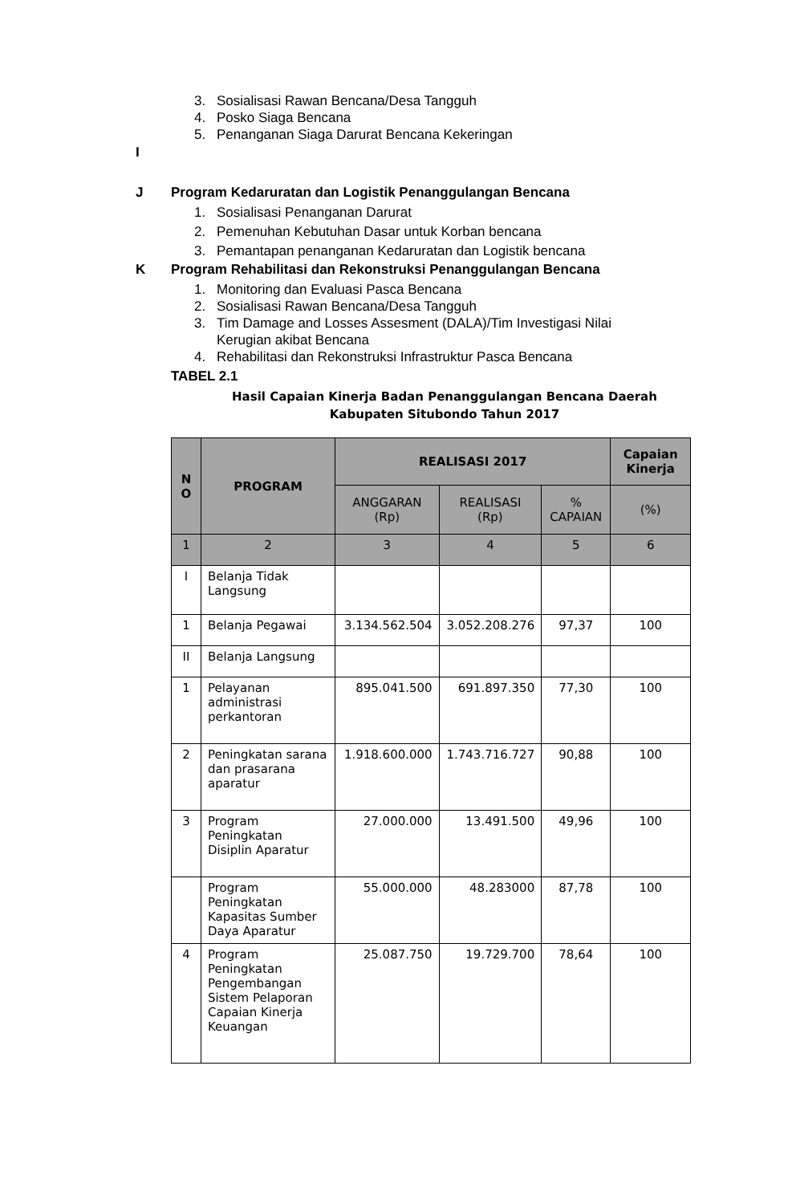3. Sosialisasi Rawan Bencana/Desa Tangguh
4. Posko Siaga Bencana
5. Penanganan Siaga Darurat Bencana Kekeringan
I
J Program Kedaruratan dan Logistik Penanggulangan Bencana
1. Sosialisasi Penanganan Darurat
2. Pemenuhan Kebutuhan Dasar untuk Korban bencana
3. Pemantapan penanganan Kedaruratan dan Logistik bencana
K Program Rehabilitasi dan Rekonstruksi Penanggulangan Bencana
1. Monitoring dan Evaluasi Pasca Bencana
2. Sosialisasi Rawan Bencana/Desa Tangguh
3. Tim Damage and Losses Assesment (DALA)/Tim Investigasi Nilai Kerugian akibat Bencana
4. Rehabilitasi dan Rekonstruksi Infrastruktur Pasca Bencana
TABEL 2.1
Hasil Capaian Kinerja Badan Penanggulangan Bencana Daerah Kabupaten Situbondo Tahun 2017
| N O | PROGRAM | REALISASI 2017 | | | Capaian Kinerja |
| --- | --- | --- | --- | --- | --- |
| | | ANGGARAN (Rp) | REALISASI (Rp) | % CAPAIAN | (%) |
| 1 | 2 | 3 | 4 | 5 | 6 |
| I | Belanja Tidak Langsung | | | | |
| 1 | Belanja Pegawai | 3.134.562.504 | 3.052.208.276 | 97,37 | 100 |
| II | Belanja Langsung | | | | |
| 1 | Pelayanan administrasi perkantoran | 895.041.500 | 691.897.350 | 77,30 | 100 |
| 2 | Peningkatan sarana dan prasarana aparatur | 1.918.600.000 | 1.743.716.727 | 90,88 | 100 |
| 3 | Program Peningkatan Disiplin Aparatur | 27.000.000 | 13.491.500 | 49,96 | 100 |
| | Program Peningkatan Kapasitas Sumber Daya Aparatur | 55.000.000 | 48.283000 | 87,78 | 100 |
| 4 | Program Peningkatan Pengembangan Sistem Pelaporan Capaian Kinerja Keuangan | 25.087.750 | 19.729.700 | 78,64 | 100 |